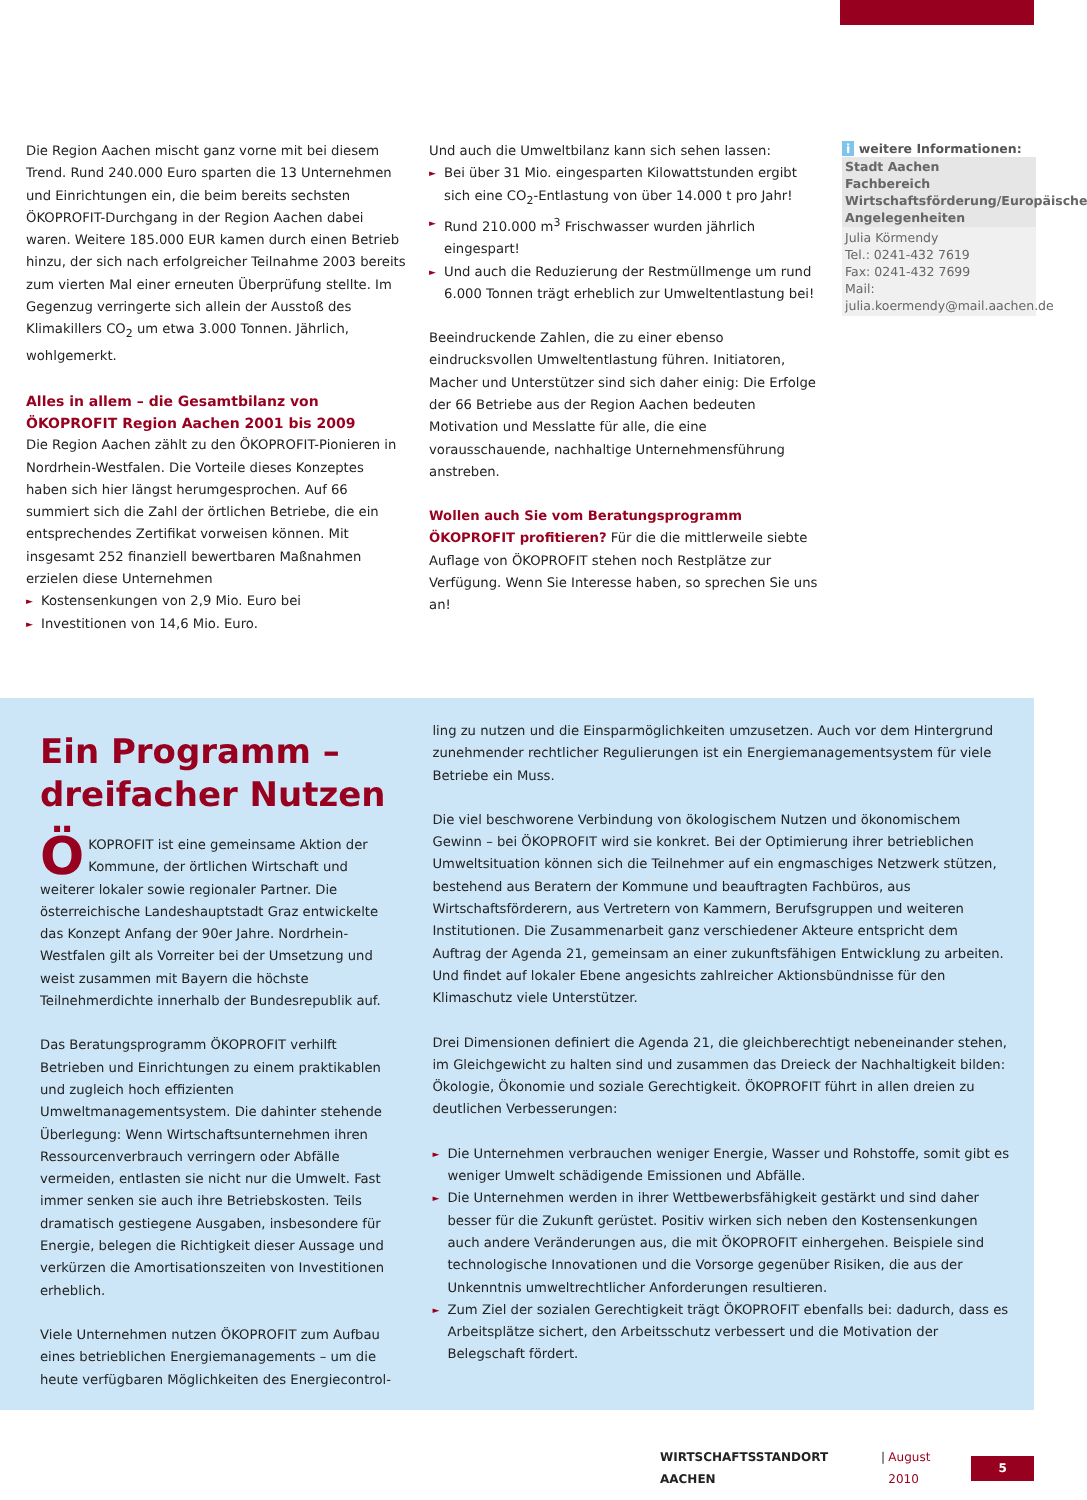Die Region Aachen mischt ganz vorne mit bei diesem Trend. Rund 240.000 Euro sparten die 13 Unternehmen und Einrichtungen ein, die beim bereits sechsten ÖKOPROFIT-Durchgang in der Region Aachen dabei waren. Weitere 185.000 EUR kamen durch einen Betrieb hinzu, der sich nach erfolgreicher Teilnahme 2003 bereits zum vierten Mal einer erneuten Überprüfung stellte. Im Gegenzug verringerte sich allein der Ausstoß des Klimakillers CO<sub>2</sub> um etwa 3.000 Tonnen. Jährlich, wohlgemerkt.
Alles in allem – die Gesamtbilanz von ÖKOPROFIT Region Aachen 2001 bis 2009
Die Region Aachen zählt zu den ÖKOPROFIT-Pionieren in Nordrhein-Westfalen. Die Vorteile dieses Konzeptes haben sich hier längst herumgesprochen. Auf 66 summiert sich die Zahl der örtlichen Betriebe, die ein entsprechendes Zertifikat vorweisen können. Mit insgesamt 252 finanziell bewertbaren Maßnahmen erzielen diese Unternehmen
► Kostensenkungen von 2,9 Mio. Euro bei
► Investitionen von 14,6 Mio. Euro.
Und auch die Umweltbilanz kann sich sehen lassen:
► Bei über 31 Mio. eingesparten Kilowattstunden ergibt sich eine CO<sub>2</sub>-Entlastung von über 14.000 t pro Jahr!
► Rund 210.000 m<sup>3</sup> Frischwasser wurden jährlich eingespart!
► Und auch die Reduzierung der Restmüllmenge um rund 6.000 Tonnen trägt erheblich zur Umweltentlastung bei!
Beeindruckende Zahlen, die zu einer ebenso eindrucksvollen Umweltentlastung führen. Initiatoren, Macher und Unterstützer sind sich daher einig: Die Erfolge der 66 Betriebe aus der Region Aachen bedeuten Motivation und Messlatte für alle, die eine vorausschauende, nachhaltige Unternehmensführung anstreben.
Wollen auch Sie vom Beratungsprogramm ÖKOPROFIT profitieren? Für die die mittlerweile siebte Auflage von ÖKOPROFIT stehen noch Restplätze zur Verfügung. Wenn Sie Interesse haben, so sprechen Sie uns an!
i weitere Informationen:
Stadt Aachen
Fachbereich Wirtschaftsförderung/Europäische Angelegenheiten
Julia Körmendy
Tel.: 0241-432 7619
Fax: 0241-432 7699
Mail: julia.koermendy@mail.aachen.de
Ein Programm –
dreifacher Nutzen
ÖKOPROFIT ist eine gemeinsame Aktion der Kommune, der örtlichen Wirtschaft und weiterer lokaler sowie regionaler Partner. Die österreichische Landeshauptstadt Graz entwickelte das Konzept Anfang der 90er Jahre. Nordrhein-Westfalen gilt als Vorreiter bei der Umsetzung und weist zusammen mit Bayern die höchste Teilnehmerdichte innerhalb der Bundesrepublik auf.
Das Beratungsprogramm ÖKOPROFIT verhilft Betrieben und Einrichtungen zu einem praktikablen und zugleich hoch effizienten Umweltmanagementsystem. Die dahinter stehende Überlegung: Wenn Wirtschaftsunternehmen ihren Ressourcenverbrauch verringern oder Abfälle vermeiden, entlasten sie nicht nur die Umwelt. Fast immer senken sie auch ihre Betriebskosten. Teils dramatisch gestiegene Ausgaben, insbesondere für Energie, belegen die Richtigkeit dieser Aussage und verkürzen die Amortisationszeiten von Investitionen erheblich.
Viele Unternehmen nutzen ÖKOPROFIT zum Aufbau eines betrieblichen Energiemanagements – um die heute verfügbaren Möglichkeiten des Energiecontrol-
ling zu nutzen und die Einsparmöglichkeiten umzusetzen. Auch vor dem Hintergrund zunehmender rechtlicher Regulierungen ist ein Energiemanagementsystem für viele Betriebe ein Muss.
Die viel beschworene Verbindung von ökologischem Nutzen und ökonomischem Gewinn – bei ÖKOPROFIT wird sie konkret. Bei der Optimierung ihrer betrieblichen Umweltsituation können sich die Teilnehmer auf ein engmaschiges Netzwerk stützen, bestehend aus Beratern der Kommune und beauftragten Fachbüros, aus Wirtschaftsförderern, aus Vertretern von Kammern, Berufsgruppen und weiteren Institutionen. Die Zusammenarbeit ganz verschiedener Akteure entspricht dem Auftrag der Agenda 21, gemeinsam an einer zukunftsfähigen Entwicklung zu arbeiten. Und findet auf lokaler Ebene angesichts zahlreicher Aktionsbündnisse für den Klimaschutz viele Unterstützer.
Drei Dimensionen definiert die Agenda 21, die gleichberechtigt nebeneinander stehen, im Gleichgewicht zu halten sind und zusammen das Dreieck der Nachhaltigkeit bilden: Ökologie, Ökonomie und soziale Gerechtigkeit. ÖKOPROFIT führt in allen dreien zu deutlichen Verbesserungen:
► Die Unternehmen verbrauchen weniger Energie, Wasser und Rohstoffe, somit gibt es weniger Umwelt schädigende Emissionen und Abfälle.
► Die Unternehmen werden in ihrer Wettbewerbsfähigkeit gestärkt und sind daher besser für die Zukunft gerüstet. Positiv wirken sich neben den Kostensenkungen auch andere Veränderungen aus, die mit ÖKOPROFIT einhergehen. Beispiele sind technologische Innovationen und die Vorsorge gegenüber Risiken, die aus der Unkenntnis umweltrechtlicher Anforderungen resultieren.
► Zum Ziel der sozialen Gerechtigkeit trägt ÖKOPROFIT ebenfalls bei: dadurch, dass es Arbeitsplätze sichert, den Arbeitsschutz verbessert und die Motivation der Belegschaft fördert.
WIRTSCHAFTSSTANDORT AACHEN | August 2010 5